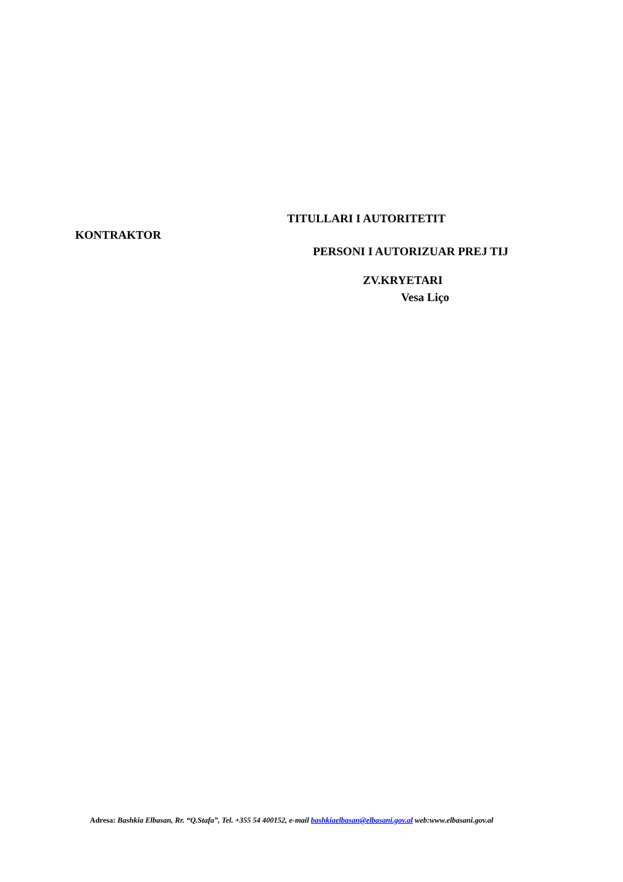TITULLARI I AUTORITETIT
KONTRAKTOR
PERSONI I AUTORIZUAR PREJ TIJ
ZV.KRYETARI
Vesa Liço
Adresa: Bashkia Elbasan, Rr. “Q.Stafa”, Tel. +355 54 400152, e-mail bashkiaelbasan@elbasani.gov.al web:www.elbasani.gov.al